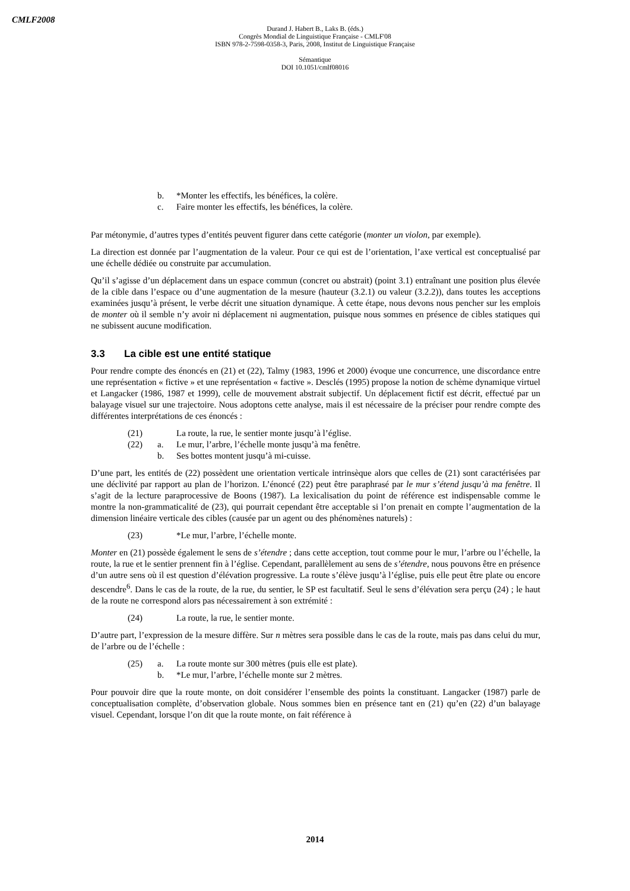CMLF2008
Durand J. Habert B., Laks B. (éds.)
Congrès Mondial de Linguistique Française - CMLF'08
ISBN 978-2-7598-0358-3, Paris, 2008, Institut de Linguistique Française
Sémantique
DOI 10.1051/cmlf08016
b. *Monter les effectifs, les bénéfices, la colère.
c. Faire monter les effectifs, les bénéfices, la colère.
Par métonymie, d’autres types d’entités peuvent figurer dans cette catégorie (monter un violon, par exemple).
La direction est donnée par l’augmentation de la valeur. Pour ce qui est de l’orientation, l’axe vertical est conceptualisé par une échelle dédiée ou construite par accumulation.
Qu’il s’agisse d’un déplacement dans un espace commun (concret ou abstrait) (point 3.1) entraînant une position plus élevée de la cible dans l’espace ou d’une augmentation de la mesure (hauteur (3.2.1) ou valeur (3.2.2)), dans toutes les acceptions examinées jusqu’à présent, le verbe décrit une situation dynamique. À cette étape, nous devons nous pencher sur les emplois de monter où il semble n’y avoir ni déplacement ni augmentation, puisque nous sommes en présence de cibles statiques qui ne subissent aucune modification.
3.3 La cible est une entité statique
Pour rendre compte des énoncés en (21) et (22), Talmy (1983, 1996 et 2000) évoque une concurrence, une discordance entre une représentation « fictive » et une représentation « factive ». Desclés (1995) propose la notion de schème dynamique virtuel et Langacker (1986, 1987 et 1999), celle de mouvement abstrait subjectif. Un déplacement fictif est décrit, effectué par un balayage visuel sur une trajectoire. Nous adoptons cette analyse, mais il est nécessaire de la préciser pour rendre compte des différentes interprétations de ces énoncés :
(21) La route, la rue, le sentier monte jusqu’à l’église.
(22) a. Le mur, l’arbre, l’échelle monte jusqu’à ma fenêtre.
b. Ses bottes montent jusqu’à mi-cuisse.
D’une part, les entités de (22) possèdent une orientation verticale intrinsèque alors que celles de (21) sont caractérisées par une déclivité par rapport au plan de l’horizon. L’énoncé (22) peut être paraphrasé par le mur s’étend jusqu’à ma fenêtre. Il s’agit de la lecture paraprocessive de Boons (1987). La lexicalisation du point de référence est indispensable comme le montre la non-grammaticalité de (23), qui pourrait cependant être acceptable si l’on prenait en compte l’augmentation de la dimension linéaire verticale des cibles (causée par un agent ou des phénomènes naturels) :
(23) *Le mur, l’arbre, l’échelle monte.
Monter en (21) possède également le sens de s’étendre ; dans cette acception, tout comme pour le mur, l’arbre ou l’échelle, la route, la rue et le sentier prennent fin à l’église. Cependant, parallèlement au sens de s’étendre, nous pouvons être en présence d’un autre sens où il est question d’élévation progressive. La route s’élève jusqu’à l’église, puis elle peut être plate ou encore descendre<sup>6</sup>. Dans le cas de la route, de la rue, du sentier, le SP est facultatif. Seul le sens d’élévation sera perçu (24) ; le haut de la route ne correspond alors pas nécessairement à son extrémité :
(24) La route, la rue, le sentier monte.
D’autre part, l’expression de la mesure diffère. Sur n mètres sera possible dans le cas de la route, mais pas dans celui du mur, de l’arbre ou de l’échelle :
(25) a. La route monte sur 300 mètres (puis elle est plate).
b. *Le mur, l’arbre, l’échelle monte sur 2 mètres.
Pour pouvoir dire que la route monte, on doit considérer l’ensemble des points la constituant. Langacker (1987) parle de conceptualisation complète, d’observation globale. Nous sommes bien en présence tant en (21) qu’en (22) d’un balayage visuel. Cependant, lorsque l’on dit que la route monte, on fait référence à
2014